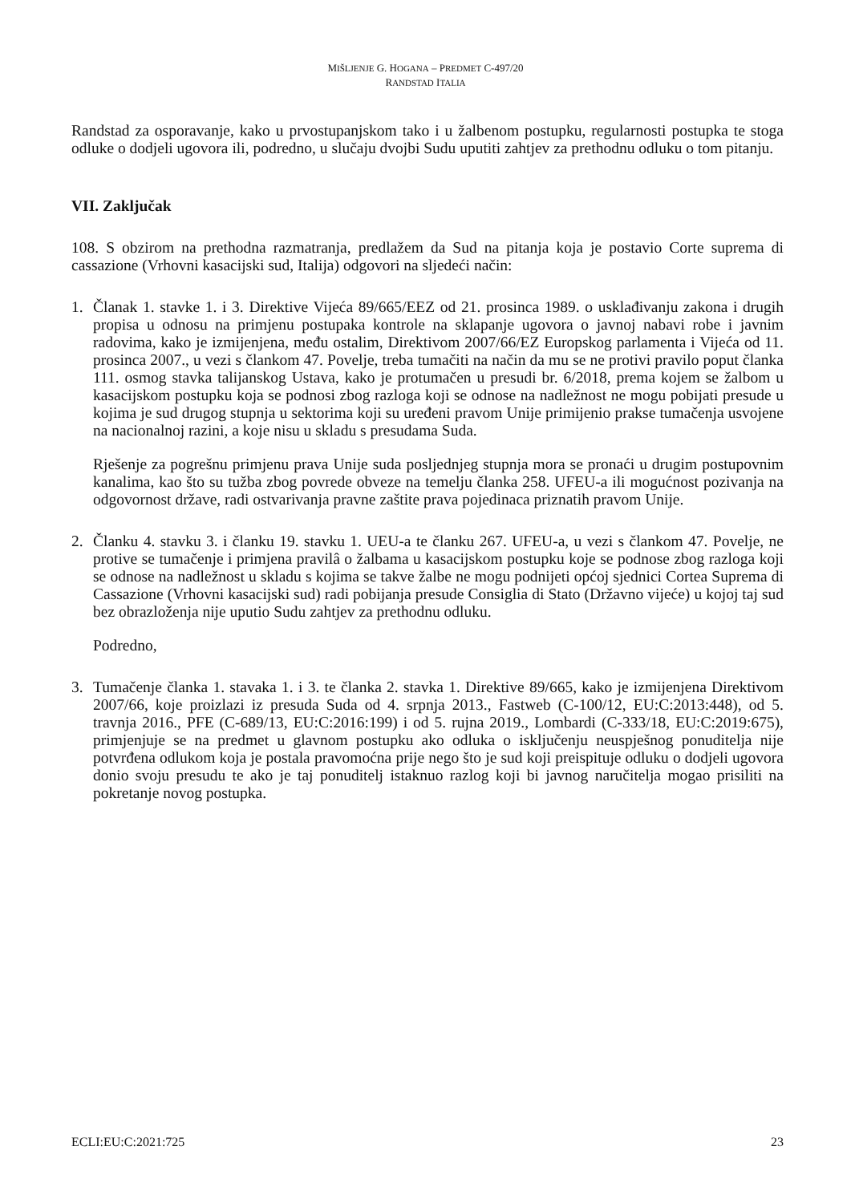MIŠLJENJE G. HOGANA – PREDMET C-497/20
RANDSTAD ITALIA
Randstad za osporavanje, kako u prvostupanjskom tako i u žalbenom postupku, regularnosti postupka te stoga odluke o dodjeli ugovora ili, podredno, u slučaju dvojbi Sudu uputiti zahtjev za prethodnu odluku o tom pitanju.
VII. Zaključak
108. S obzirom na prethodna razmatranja, predlažem da Sud na pitanja koja je postavio Corte suprema di cassazione (Vrhovni kasacijski sud, Italija) odgovori na sljedeći način:
1. Članak 1. stavke 1. i 3. Direktive Vijeća 89/665/EEZ od 21. prosinca 1989. o usklađivanju zakona i drugih propisa u odnosu na primjenu postupaka kontrole na sklapanje ugovora o javnoj nabavi robe i javnim radovima, kako je izmijenjena, među ostalim, Direktivom 2007/66/EZ Europskog parlamenta i Vijeća od 11. prosinca 2007., u vezi s člankom 47. Povelje, treba tumačiti na način da mu se ne protivi pravilo poput članka 111. osmog stavka talijanskog Ustava, kako je protumačen u presudi br. 6/2018, prema kojem se žalbom u kasacijskom postupku koja se podnosi zbog razloga koji se odnose na nadležnost ne mogu pobijati presude u kojima je sud drugog stupnja u sektorima koji su uređeni pravom Unije primijenio prakse tumačenja usvojene na nacionalnoj razini, a koje nisu u skladu s presudama Suda.
Rješenje za pogrešnu primjenu prava Unije suda posljednjeg stupnja mora se pronaći u drugim postupovnim kanalima, kao što su tužba zbog povrede obveze na temelju članka 258. UFEU-a ili mogućnost pozivanja na odgovornost države, radi ostvarivanja pravne zaštite prava pojedinaca priznatih pravom Unije.
2. Članku 4. stavku 3. i članku 19. stavku 1. UEU-a te članku 267. UFEU-a, u vezi s člankom 47. Povelje, ne protive se tumačenje i primjena pravilâ o žalbama u kasacijskom postupku koje se podnose zbog razloga koji se odnose na nadležnost u skladu s kojima se takve žalbe ne mogu podnijeti općoj sjednici Cortea Suprema di Cassazione (Vrhovni kasacijski sud) radi pobijanja presude Consiglia di Stato (Državno vijeće) u kojoj taj sud bez obrazloženja nije uputio Sudu zahtjev za prethodnu odluku.
Podredno,
3. Tumačenje članka 1. stavaka 1. i 3. te članka 2. stavka 1. Direktive 89/665, kako je izmijenjena Direktivom 2007/66, koje proizlazi iz presuda Suda od 4. srpnja 2013., Fastweb (C-100/12, EU:C:2013:448), od 5. travnja 2016., PFE (C-689/13, EU:C:2016:199) i od 5. rujna 2019., Lombardi (C-333/18, EU:C:2019:675), primjenjuje se na predmet u glavnom postupku ako odluka o isključenju neuspješnog ponuditelja nije potvrđena odlukom koja je postala pravomoćna prije nego što je sud koji preispituje odluku o dodjeli ugovora donio svoju presudu te ako je taj ponuditelj istaknuo razlog koji bi javnog naručitelja mogao prisiliti na pokretanje novog postupka.
ECLI:EU:C:2021:725 23